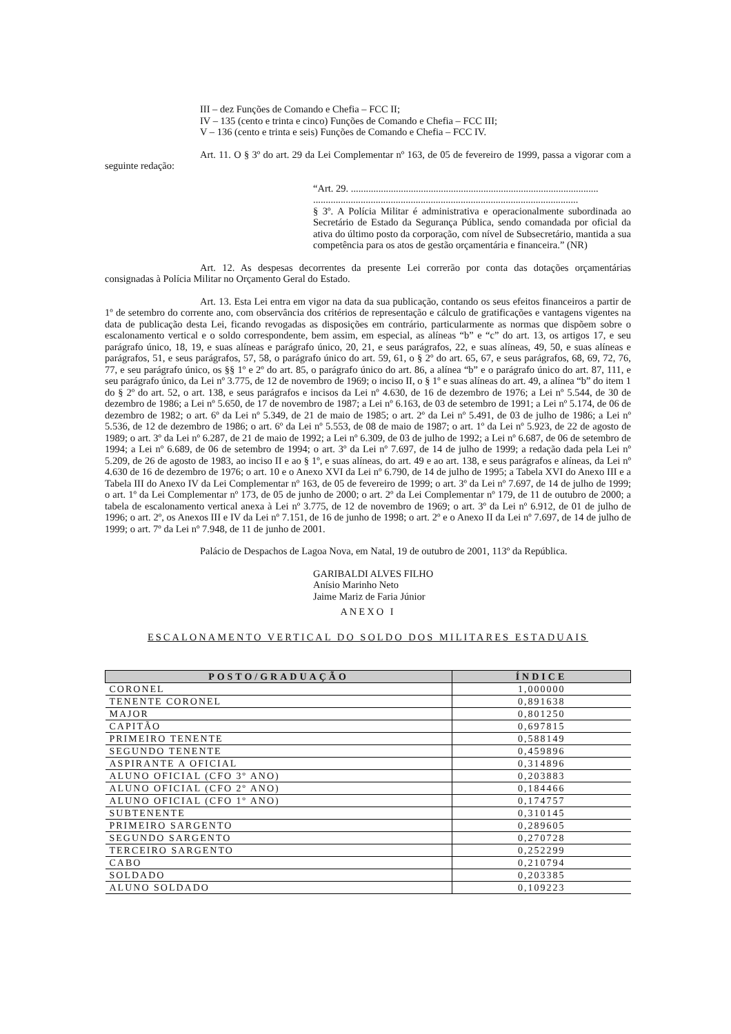III – dez Funções de Comando e Chefia – FCC II;
IV – 135 (cento e trinta e cinco) Funções de Comando e Chefia – FCC III;
V – 136 (cento e trinta e seis) Funções de Comando e Chefia – FCC IV.
Art. 11. O § 3º do art. 29 da Lei Complementar nº 163, de 05 de fevereiro de 1999, passa a vigorar com a seguinte redação:
“Art. 29. ...................................................................................................
..........................................................................................................
§ 3º. A Polícia Militar é administrativa e operacionalmente subordinada ao Secretário de Estado da Segurança Pública, sendo comandada por oficial da ativa do último posto da corporação, com nível de Subsecretário, mantida a sua competência para os atos de gestão orçamentária e financeira.” (NR)
Art. 12. As despesas decorrentes da presente Lei correrão por conta das dotações orçamentárias consignadas à Polícia Militar no Orçamento Geral do Estado.
Art. 13. Esta Lei entra em vigor na data da sua publicação, contando os seus efeitos financeiros a partir de 1º de setembro do corrente ano, com observância dos critérios de representação e cálculo de gratificações e vantagens vigentes na data de publicação desta Lei, ficando revogadas as disposições em contrário, particularmente as normas que dispõem sobre o escalonamento vertical e o soldo correspondente, bem assim, em especial, as alíneas “b” e “c” do art. 13, os artigos 17, e seu parágrafo único, 18, 19, e suas alíneas e parágrafo único, 20, 21, e seus parágrafos, 22, e suas alíneas, 49, 50, e suas alíneas e parágrafos, 51, e seus parágrafos, 57, 58, o parágrafo único do art. 59, 61, o § 2º do art. 65, 67, e seus parágrafos, 68, 69, 72, 76, 77, e seu parágrafo único, os §§ 1º e 2º do art. 85, o parágrafo único do art. 86, a alínea “b” e o parágrafo único do art. 87, 111, e seu parágrafo único, da Lei nº 3.775, de 12 de novembro de 1969; o inciso II, o § 1º e suas alíneas do art. 49, a alínea “b” do item 1 do § 2º do art. 52, o art. 138, e seus parágrafos e incisos da Lei nº 4.630, de 16 de dezembro de 1976; a Lei nº 5.544, de 30 de dezembro de 1986; a Lei nº 5.650, de 17 de novembro de 1987; a Lei nº 6.163, de 03 de setembro de 1991; a Lei nº 5.174, de 06 de dezembro de 1982; o art. 6º da Lei nº 5.349, de 21 de maio de 1985; o art. 2º da Lei nº 5.491, de 03 de julho de 1986; a Lei nº 5.536, de 12 de dezembro de 1986; o art. 6º da Lei nº 5.553, de 08 de maio de 1987; o art. 1º da Lei nº 5.923, de 22 de agosto de 1989; o art. 3º da Lei nº 6.287, de 21 de maio de 1992; a Lei nº 6.309, de 03 de julho de 1992; a Lei nº 6.687, de 06 de setembro de 1994; a Lei nº 6.689, de 06 de setembro de 1994; o art. 3º da Lei nº 7.697, de 14 de julho de 1999; a redação dada pela Lei nº 5.209, de 26 de agosto de 1983, ao inciso II e ao § 1º, e suas alíneas, do art. 49 e ao art. 138, e seus parágrafos e alíneas, da Lei nº 4.630 de 16 de dezembro de 1976; o art. 10 e o Anexo XVI da Lei nº 6.790, de 14 de julho de 1995; a Tabela XVI do Anexo III e a Tabela III do Anexo IV da Lei Complementar nº 163, de 05 de fevereiro de 1999; o art. 3º da Lei nº 7.697, de 14 de julho de 1999; o art. 1º da Lei Complementar nº 173, de 05 de junho de 2000; o art. 2º da Lei Complementar nº 179, de 11 de outubro de 2000; a tabela de escalonamento vertical anexa à Lei nº 3.775, de 12 de novembro de 1969; o art. 3º da Lei nº 6.912, de 01 de julho de 1996; o art. 2º, os Anexos III e IV da Lei nº 7.151, de 16 de junho de 1998; o art. 2º e o Anexo II da Lei nº 7.697, de 14 de julho de 1999; o art. 7º da Lei nº 7.948, de 11 de junho de 2001.
Palácio de Despachos de Lagoa Nova, em Natal, 19 de outubro de 2001, 113º da República.
GARIBALDI ALVES FILHO
Anísio Marinho Neto
Jaime Mariz de Faria Júnior
ANEXO I
ESCALONAMENTO VERTICAL DO SOLDO DOS MILITARES ESTADUAIS
| POSTO/GRADUAÇÃO | ÍNDICE |
| --- | --- |
| CORONEL | 1,000000 |
| TENENTE CORONEL | 0,891638 |
| MAJOR | 0,801250 |
| CAPITÃO | 0,697815 |
| PRIMEIRO TENENTE | 0,588149 |
| SEGUNDO TENENTE | 0,459896 |
| ASPIRANTE A OFICIAL | 0,314896 |
| ALUNO OFICIAL (CFO 3º ANO) | 0,203883 |
| ALUNO OFICIAL (CFO 2º ANO) | 0,184466 |
| ALUNO OFICIAL (CFO 1º ANO) | 0,174757 |
| SUBTENENTE | 0,310145 |
| PRIMEIRO SARGENTO | 0,289605 |
| SEGUNDO SARGENTO | 0,270728 |
| TERCEIRO SARGENTO | 0,252299 |
| CABO | 0,210794 |
| SOLDADO | 0,203385 |
| ALUNO SOLDADO | 0,109223 |